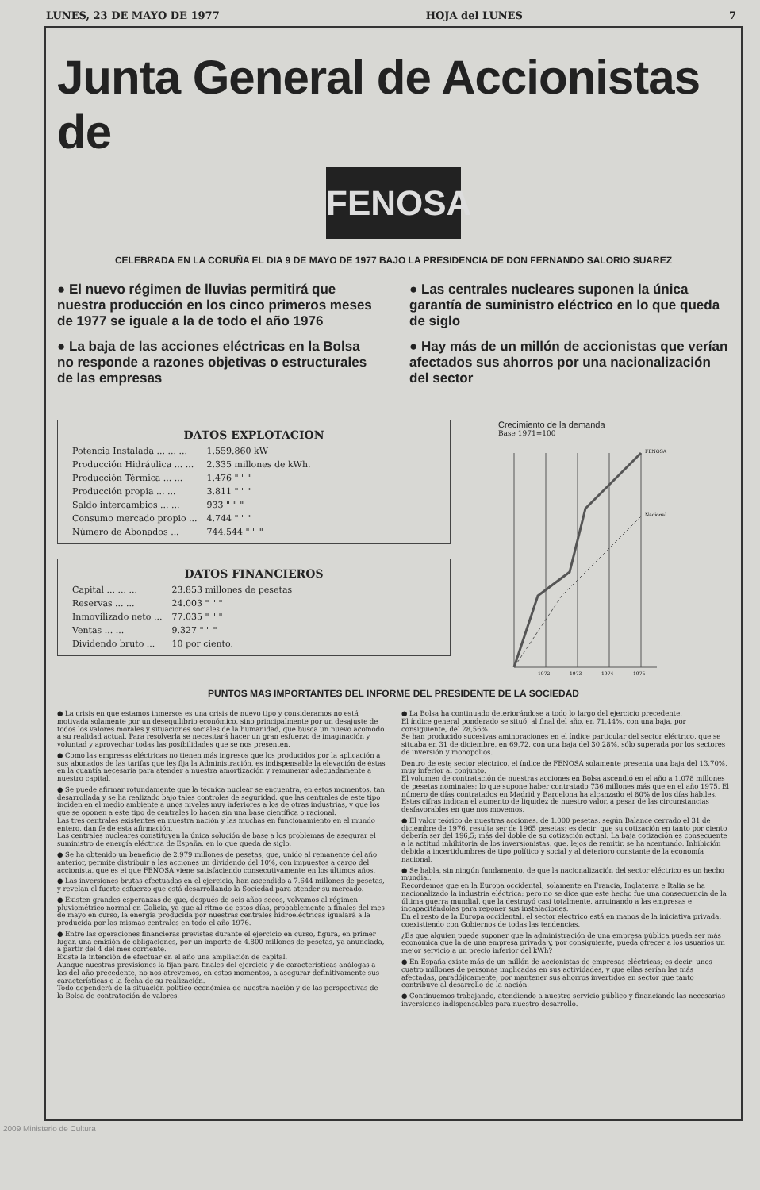LUNES, 23 DE MAYO DE 1977 HOJA del LUNES 7
Junta General de Accionistas de
FENOSA
CELEBRADA EN LA CORUÑA EL DIA 9 DE MAYO DE 1977 BAJO LA PRESIDENCIA DE DON FERNANDO SALORIO SUAREZ
● El nuevo régimen de lluvias permitirá que nuestra producción en los cinco primeros meses de 1977 se iguale a la de todo el año 1976
● La baja de las acciones eléctricas en la Bolsa no responde a razones objetivas o estructurales de las empresas
● Las centrales nucleares suponen la única garantía de suministro eléctrico en lo que queda de siglo
● Hay más de un millón de accionistas que verían afectados sus ahorros por una nacionalización del sector
DATOS EXPLOTACION
| Potencia Instalada ... ... ... | 1.559.860 kW |
| Producción Hidráulica ... ... | 2.335 millones de kWh. |
| Producción Térmica ... ... | 1.476 " " " |
| Producción propia ... ... | 3.811 " " " |
| Saldo intercambios ... ... | 933 " " " |
| Consumo mercado propio ... | 4.744 " " " |
| Número de Abonados ... | 744.544 " " " |
DATOS FINANCIEROS
| Capital ... ... ... | 23.853 millones de pesetas |
| Reservas ... ... | 24.003 " " " |
| Inmovilizado neto ... | 77.035 " " " |
| Ventas ... ... | 9.327 " " " |
| Dividendo bruto ... | 10 por ciento. |
Crecimiento de la demanda
Base 1971=100
FENOSA
Nacional
1972
1973
1974
1975
PUNTOS MAS IMPORTANTES DEL INFORME DEL PRESIDENTE DE LA SOCIEDAD
● La crisis en que estamos inmersos es una crisis de nuevo tipo y consideramos no está motivada solamente por un desequilibrio económico, sino principalmente por un desajuste de todos los valores morales y situaciones sociales de la humanidad, que busca un nuevo acomodo a su realidad actual. Para resolverla se necesitará hacer un gran esfuerzo de imaginación y voluntad y aprovechar todas las posibilidades que se nos presenten.
● Como las empresas eléctricas no tienen más ingresos que los producidos por la aplicación a sus abonados de las tarifas que les fija la Administración, es indispensable la elevación de éstas en la cuantía necesaria para atender a nuestra amortización y remunerar adecuadamente a nuestro capital.
● Se puede afirmar rotundamente que la técnica nuclear se encuentra, en estos momentos, tan desarrollada y se ha realizado bajo tales controles de seguridad, que las centrales de este tipo inciden en el medio ambiente a unos niveles muy inferiores a los de otras industrias, y que los que se oponen a este tipo de centrales lo hacen sin una base científica o racional.
Las tres centrales existentes en nuestra nación y las muchas en funcionamiento en el mundo entero, dan fe de esta afirmación.
Las centrales nucleares constituyen la única solución de base a los problemas de asegurar el suministro de energía eléctrica de España, en lo que queda de siglo.
● Se ha obtenido un beneficio de 2.979 millones de pesetas, que, unido al remanente del año anterior, permite distribuir a las acciones un dividendo del 10%, con impuestos a cargo del accionista, que es el que FENOSA viene satisfaciendo consecutivamente en los últimos años.
● Las inversiones brutas efectuadas en el ejercicio, han ascendido a 7.644 millones de pesetas, y revelan el fuerte esfuerzo que está desarrollando la Sociedad para atender su mercado.
● Existen grandes esperanzas de que, después de seis años secos, volvamos al régimen pluviométrico normal en Galicia, ya que al ritmo de estos días, probablemente a finales del mes de mayo en curso, la energía producida por nuestras centrales hidroeléctricas igualará a la producida por las mismas centrales en todo el año 1976.
● Entre las operaciones financieras previstas durante el ejercicio en curso, figura, en primer lugar, una emisión de obligaciones, por un importe de 4.800 millones de pesetas, ya anunciada, a partir del 4 del mes corriente.
Existe la intención de efectuar en el año una ampliación de capital.
Aunque nuestras previsiones la fijan para finales del ejercicio y de características análogas a las del año precedente, no nos atrevemos, en estos momentos, a asegurar definitivamente sus características o la fecha de su realización.
Todo dependerá de la situación político-económica de nuestra nación y de las perspectivas de la Bolsa de contratación de valores.
● La Bolsa ha continuado deteriorándose a todo lo largo del ejercicio precedente.
El índice general ponderado se situó, al final del año, en 71,44%, con una baja, por consiguiente, del 28,56%.
Se han producido sucesivas aminoraciones en el índice particular del sector eléctrico, que se situaba en 31 de diciembre, en 69,72, con una baja del 30,28%, sólo superada por los sectores de inversión y monopolios.
Dentro de este sector eléctrico, el índice de FENOSA solamente presenta una baja del 13,70%, muy inferior al conjunto.
El volumen de contratación de nuestras acciones en Bolsa ascendió en el año a 1.078 millones de pesetas nominales; lo que supone haber contratado 736 millones más que en el año 1975. El número de días contratados en Madrid y Barcelona ha alcanzado el 80% de los días hábiles.
Estas cifras indican el aumento de liquidez de nuestro valor, a pesar de las circunstancias desfavorables en que nos movemos.
● El valor teórico de nuestras acciones, de 1.000 pesetas, según Balance cerrado el 31 de diciembre de 1976, resulta ser de 1965 pesetas; es decir: que su cotización en tanto por ciento debería ser del 196,5; más del doble de su cotización actual. La baja cotización es consecuente a la actitud inhibitoria de los inversionistas, que, lejos de remitir, se ha acentuado. Inhibición debida a incertidumbres de tipo político y social y al deterioro constante de la economía nacional.
● Se habla, sin ningún fundamento, de que la nacionalización del sector eléctrico es un hecho mundial.
Recordemos que en la Europa occidental, solamente en Francia, Inglaterra e Italia se ha nacionalizado la industria eléctrica; pero no se dice que este hecho fue una consecuencia de la última guerra mundial, que la destruyó casi totalmente, arruinando a las empresas e incapacitándolas para reponer sus instalaciones.
En el resto de la Europa occidental, el sector eléctrico está en manos de la iniciativa privada, coexistiendo con Gobiernos de todas las tendencias.
¿Es que alguien puede suponer que la administración de una empresa pública pueda ser más económica que la de una empresa privada y, por consiguiente, pueda ofrecer a los usuarios un mejor servicio a un precio inferior del kWh?
● En España existe más de un millón de accionistas de empresas eléctricas; es decir: unos cuatro millones de personas implicadas en sus actividades, y que ellas serían las más afectadas, paradójicamente, por mantener sus ahorros invertidos en sector que tanto contribuye al desarrollo de la nación.
● Continuemos trabajando, atendiendo a nuestro servicio público y financiando las necesarias inversiones indispensables para nuestro desarrollo.
2009 Ministerio de Cultura